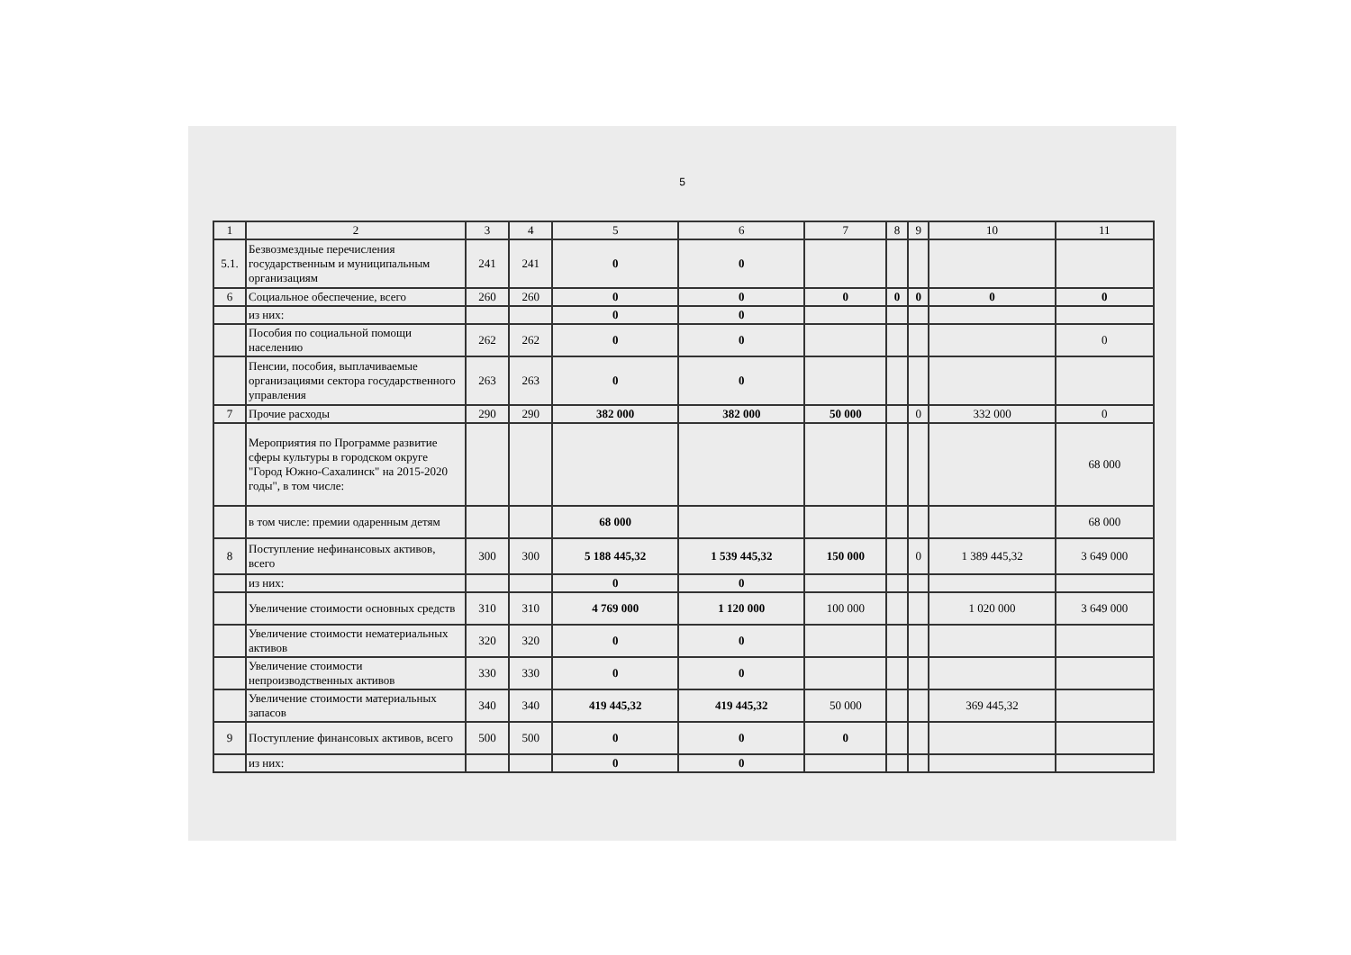5
| 1 | 2 | 3 | 4 | 5 | 6 | 7 | 8 | 9 | 10 | 11 |
| --- | --- | --- | --- | --- | --- | --- | --- | --- | --- | --- |
| 5.1. | Безвозмездные перечисления государственным и муниципальным организациям | 241 | 241 | 0 | 0 | | | | | |
| 6 | Социальное обеспечение, всего | 260 | 260 | 0 | 0 | 0 | 0 | 0 | 0 | 0 |
| | из них: | | | 0 | 0 | | | | | |
| | Пособия по социальной помощи населению | 262 | 262 | 0 | 0 | | | | | 0 |
| | Пенсии, пособия, выплачиваемые организациями сектора государственного управления | 263 | 263 | 0 | 0 | | | | | |
| 7 | Прочие расходы | 290 | 290 | 382 000 | 382 000 | 50 000 | | 0 | 332 000 | 0 |
| | Мероприятия по Программе развитие сферы культуры в городском округе "Город Южно-Сахалинск" на 2015-2020 годы", в том числе: | | | | | | | | | 68 000 |
| | в том числе: премии одаренным детям | | | 68 000 | | | | | | 68 000 |
| 8 | Поступление нефинансовых активов, всего | 300 | 300 | 5 188 445,32 | 1 539 445,32 | 150 000 | | 0 | 1 389 445,32 | 3 649 000 |
| | из них: | | | 0 | 0 | | | | | |
| | Увеличение стоимости основных средств | 310 | 310 | 4 769 000 | 1 120 000 | 100 000 | | | 1 020 000 | 3 649 000 |
| | Увеличение стоимости нематериальных активов | 320 | 320 | 0 | 0 | | | | | |
| | Увеличение стоимости непроизводственных активов | 330 | 330 | 0 | 0 | | | | | |
| | Увеличение стоимости материальных запасов | 340 | 340 | 419 445,32 | 419 445,32 | 50 000 | | | 369 445,32 | |
| 9 | Поступление финансовых активов, всего | 500 | 500 | 0 | 0 | 0 | | | | |
| | из них: | | | 0 | 0 | | | | | |